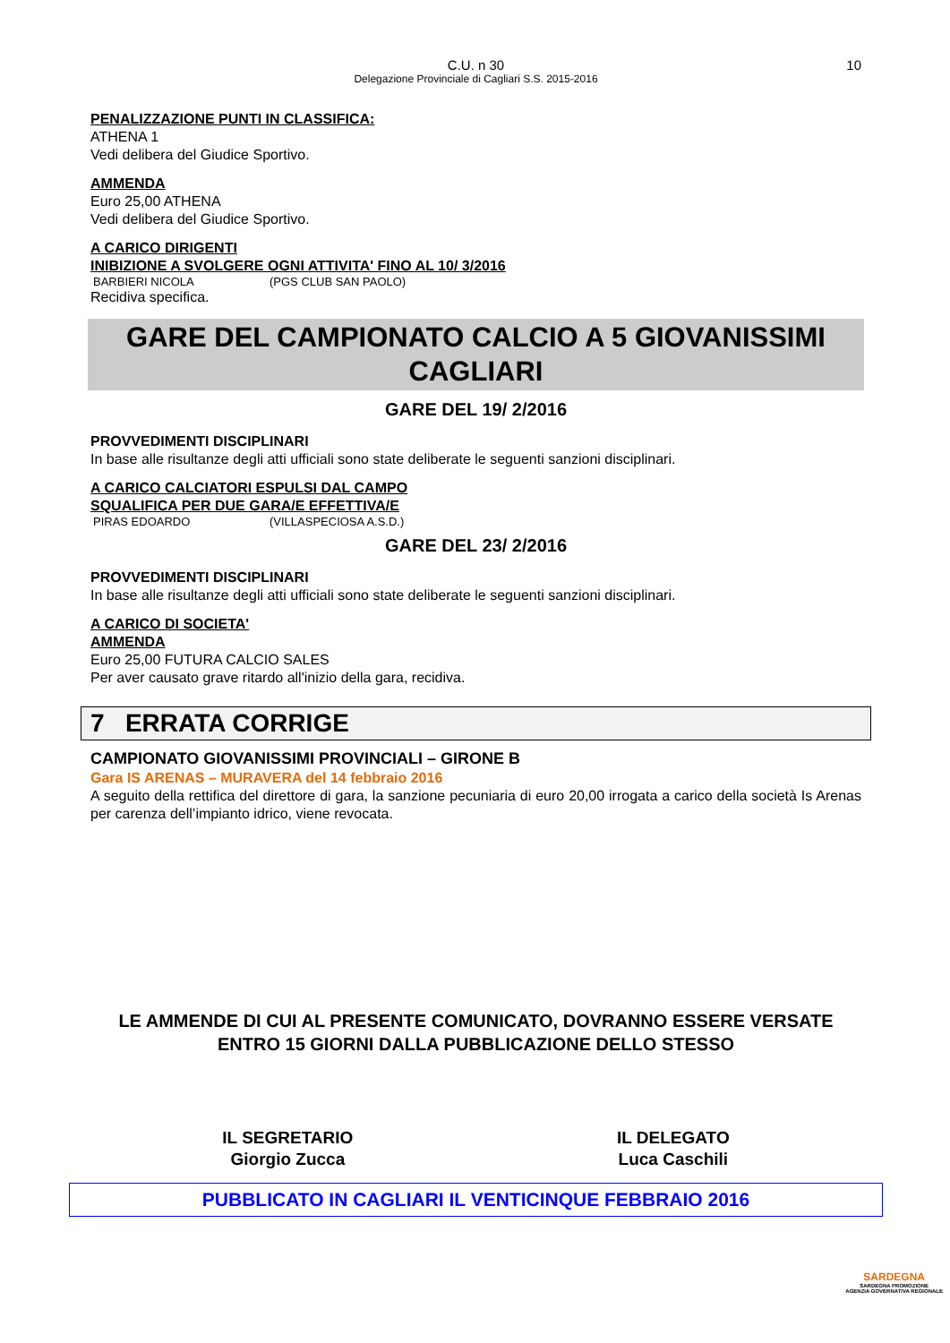C.U. n 30
Delegazione Provinciale di Cagliari S.S. 2015-2016
10
PENALIZZAZIONE PUNTI IN CLASSIFICA:
ATHENA 1
Vedi delibera del Giudice Sportivo.
AMMENDA
Euro 25,00 ATHENA
Vedi delibera del Giudice Sportivo.
A CARICO DIRIGENTI
INIBIZIONE A SVOLGERE OGNI ATTIVITA' FINO AL 10/ 3/2016
BARBIERI NICOLA (PGS CLUB SAN PAOLO)
Recidiva specifica.
GARE DEL CAMPIONATO CALCIO A 5 GIOVANISSIMI
CAGLIARI
GARE DEL 19/ 2/2016
PROVVEDIMENTI DISCIPLINARI
In base alle risultanze degli atti ufficiali sono state deliberate le seguenti sanzioni disciplinari.
A CARICO CALCIATORI ESPULSI DAL CAMPO
SQUALIFICA PER DUE GARA/E EFFETTIVA/E
PIRAS EDOARDO (VILLASPECIOSA A.S.D.)
GARE DEL 23/ 2/2016
PROVVEDIMENTI DISCIPLINARI
In base alle risultanze degli atti ufficiali sono state deliberate le seguenti sanzioni disciplinari.
A CARICO DI SOCIETA'
AMMENDA
Euro 25,00 FUTURA CALCIO SALES
Per aver causato grave ritardo all'inizio della gara, recidiva.
7 ERRATA CORRIGE
CAMPIONATO GIOVANISSIMI PROVINCIALI – GIRONE B
Gara IS ARENAS – MURAVERA del 14 febbraio 2016
A seguito della rettifica del direttore di gara, la sanzione pecuniaria di euro 20,00 irrogata a carico della società Is Arenas per carenza dell’impianto idrico, viene revocata.
LE AMMENDE DI CUI AL PRESENTE COMUNICATO, DOVRANNO ESSERE VERSATE
ENTRO 15 GIORNI DALLA PUBBLICAZIONE DELLO STESSO
IL SEGRETARIO
Giorgio Zucca
IL DELEGATO
Luca Caschili
PUBBLICATO IN CAGLIARI IL VENTICINQUE FEBBRAIO 2016
SARDEGNA
SARDEGNA PROMOZIONE
AGENZIA GOVERNATIVA REGIONALE